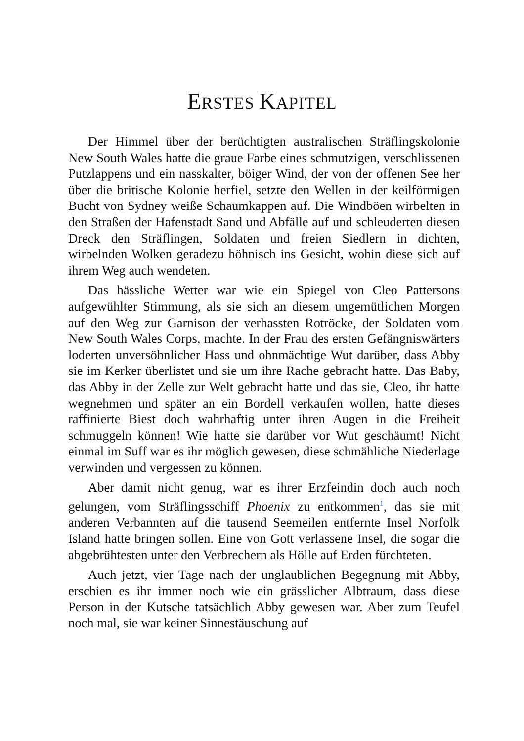ERSTES KAPITEL
Der Himmel über der berüchtigten australischen Sträflingskolonie New South Wales hatte die graue Farbe eines schmutzigen, verschlissenen Putzlappens und ein nasskalter, böiger Wind, der von der offenen See her über die britische Kolonie herfiel, setzte den Wellen in der keilförmigen Bucht von Sydney weiße Schaumkappen auf. Die Windböen wirbelten in den Straßen der Hafenstadt Sand und Abfälle auf und schleuderten diesen Dreck den Sträflingen, Soldaten und freien Siedlern in dichten, wirbelnden Wolken geradezu höhnisch ins Gesicht, wohin diese sich auf ihrem Weg auch wendeten.
Das hässliche Wetter war wie ein Spiegel von Cleo Pattersons aufgewühlter Stimmung, als sie sich an diesem ungemütlichen Morgen auf den Weg zur Garnison der verhassten Rotröcke, der Soldaten vom New South Wales Corps, machte. In der Frau des ersten Gefängniswärters loderten unversöhnlicher Hass und ohnmächtige Wut darüber, dass Abby sie im Kerker überlistet und sie um ihre Rache gebracht hatte. Das Baby, das Abby in der Zelle zur Welt gebracht hatte und das sie, Cleo, ihr hatte wegnehmen und später an ein Bordell verkaufen wollen, hatte dieses raffinierte Biest doch wahrhaftig unter ihren Augen in die Freiheit schmuggeln können! Wie hatte sie darüber vor Wut geschäumt! Nicht einmal im Suff war es ihr möglich gewesen, diese schmähliche Niederlage verwinden und vergessen zu können.
Aber damit nicht genug, war es ihrer Erzfeindin doch auch noch gelungen, vom Sträflingsschiff Phoenix zu entkommen<sup>1</sup>, das sie mit anderen Verbannten auf die tausend Seemeilen entfernte Insel Norfolk Island hatte bringen sollen. Eine von Gott verlassene Insel, die sogar die abgebrühtesten unter den Verbrechern als Hölle auf Erden fürchteten.
Auch jetzt, vier Tage nach der unglaublichen Begegnung mit Abby, erschien es ihr immer noch wie ein grässlicher Albtraum, dass diese Person in der Kutsche tatsächlich Abby gewesen war. Aber zum Teufel noch mal, sie war keiner Sinnestäuschung auf